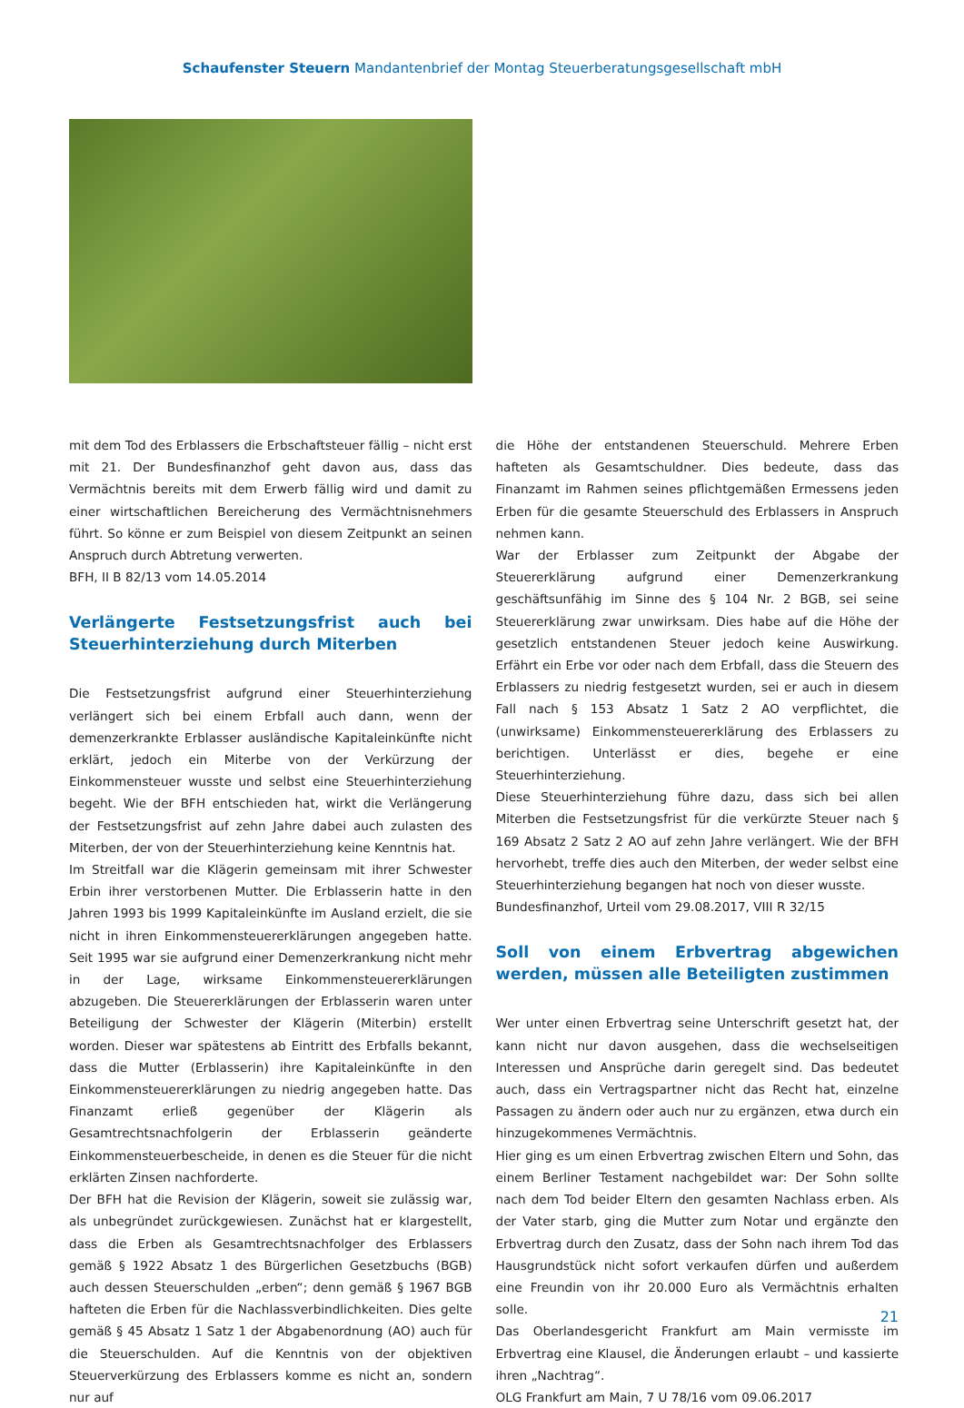Schaufenster Steuern Mandantenbrief der Montag Steuerberatungsgesellschaft mbH
mit dem Tod des Erblassers die Erbschaftsteuer fällig – nicht erst mit 21. Der Bundesfinanzhof geht davon aus, dass das Vermächtnis bereits mit dem Erwerb fällig wird und damit zu einer wirtschaftlichen Bereicherung des Vermächtnisnehmers führt. So könne er zum Beispiel von diesem Zeitpunkt an seinen Anspruch durch Abtretung verwerten.
BFH, II B 82/13 vom 14.05.2014
Verlängerte Festsetzungsfrist auch bei Steuerhinterziehung durch Miterben
Die Festsetzungsfrist aufgrund einer Steuerhinterziehung verlängert sich bei einem Erbfall auch dann, wenn der demenzerkrankte Erblasser ausländische Kapitaleinkünfte nicht erklärt, jedoch ein Miterbe von der Verkürzung der Einkommensteuer wusste und selbst eine Steuerhinterziehung begeht. Wie der BFH entschieden hat, wirkt die Verlängerung der Festsetzungsfrist auf zehn Jahre dabei auch zulasten des Miterben, der von der Steuerhinterziehung keine Kenntnis hat.
Im Streitfall war die Klägerin gemeinsam mit ihrer Schwester Erbin ihrer verstorbenen Mutter. Die Erblasserin hatte in den Jahren 1993 bis 1999 Kapitaleinkünfte im Ausland erzielt, die sie nicht in ihren Einkommensteuererklärungen angegeben hatte. Seit 1995 war sie aufgrund einer Demenzerkrankung nicht mehr in der Lage, wirksame Einkommensteuererklärungen abzugeben. Die Steuererklärungen der Erblasserin waren unter Beteiligung der Schwester der Klägerin (Miterbin) erstellt worden. Dieser war spätestens ab Eintritt des Erbfalls bekannt, dass die Mutter (Erblasserin) ihre Kapitaleinkünfte in den Einkommensteuererklärungen zu niedrig angegeben hatte. Das Finanzamt erließ gegenüber der Klägerin als Gesamtrechtsnachfolgerin der Erblasserin geänderte Einkommensteuerbescheide, in denen es die Steuer für die nicht erklärten Zinsen nachforderte.
Der BFH hat die Revision der Klägerin, soweit sie zulässig war, als unbegründet zurückgewiesen. Zunächst hat er klargestellt, dass die Erben als Gesamtrechtsnachfolger des Erblassers gemäß § 1922 Absatz 1 des Bürgerlichen Gesetzbuchs (BGB) auch dessen Steuerschulden „erben“; denn gemäß § 1967 BGB hafteten die Erben für die Nachlassverbindlichkeiten. Dies gelte gemäß § 45 Absatz 1 Satz 1 der Abgabenordnung (AO) auch für die Steuerschulden. Auf die Kenntnis von der objektiven Steuerverkürzung des Erblassers komme es nicht an, sondern nur auf
die Höhe der entstandenen Steuerschuld. Mehrere Erben hafteten als Gesamtschuldner. Dies bedeute, dass das Finanzamt im Rahmen seines pflichtgemäßen Ermessens jeden Erben für die gesamte Steuerschuld des Erblassers in Anspruch nehmen kann.
War der Erblasser zum Zeitpunkt der Abgabe der Steuererklärung aufgrund einer Demenzerkrankung geschäftsunfähig im Sinne des § 104 Nr. 2 BGB, sei seine Steuererklärung zwar unwirksam. Dies habe auf die Höhe der gesetzlich entstandenen Steuer jedoch keine Auswirkung. Erfährt ein Erbe vor oder nach dem Erbfall, dass die Steuern des Erblassers zu niedrig festgesetzt wurden, sei er auch in diesem Fall nach § 153 Absatz 1 Satz 2 AO verpflichtet, die (unwirksame) Einkommensteuererklärung des Erblassers zu berichtigen. Unterlässt er dies, begehe er eine Steuerhinterziehung.
Diese Steuerhinterziehung führe dazu, dass sich bei allen Miterben die Festsetzungsfrist für die verkürzte Steuer nach § 169 Absatz 2 Satz 2 AO auf zehn Jahre verlängert. Wie der BFH hervorhebt, treffe dies auch den Miterben, der weder selbst eine Steuerhinterziehung begangen hat noch von dieser wusste.
Bundesfinanzhof, Urteil vom 29.08.2017, VIII R 32/15
Soll von einem Erbvertrag abgewichen werden, müssen alle Beteiligten zustimmen
Wer unter einen Erbvertrag seine Unterschrift gesetzt hat, der kann nicht nur davon ausgehen, dass die wechselseitigen Interessen und Ansprüche darin geregelt sind. Das bedeutet auch, dass ein Vertragspartner nicht das Recht hat, einzelne Passagen zu ändern oder auch nur zu ergänzen, etwa durch ein hinzugekommenes Vermächtnis.
Hier ging es um einen Erbvertrag zwischen Eltern und Sohn, das einem Berliner Testament nachgebildet war: Der Sohn sollte nach dem Tod beider Eltern den gesamten Nachlass erben. Als der Vater starb, ging die Mutter zum Notar und ergänzte den Erbvertrag durch den Zusatz, dass der Sohn nach ihrem Tod das Hausgrundstück nicht sofort verkaufen dürfen und außerdem eine Freundin von ihr 20.000 Euro als Vermächtnis erhalten solle.
Das Oberlandesgericht Frankfurt am Main vermisste im Erbvertrag eine Klausel, die Änderungen erlaubt – und kassierte ihren „Nachtrag“.
OLG Frankfurt am Main, 7 U 78/16 vom 09.06.2017
21